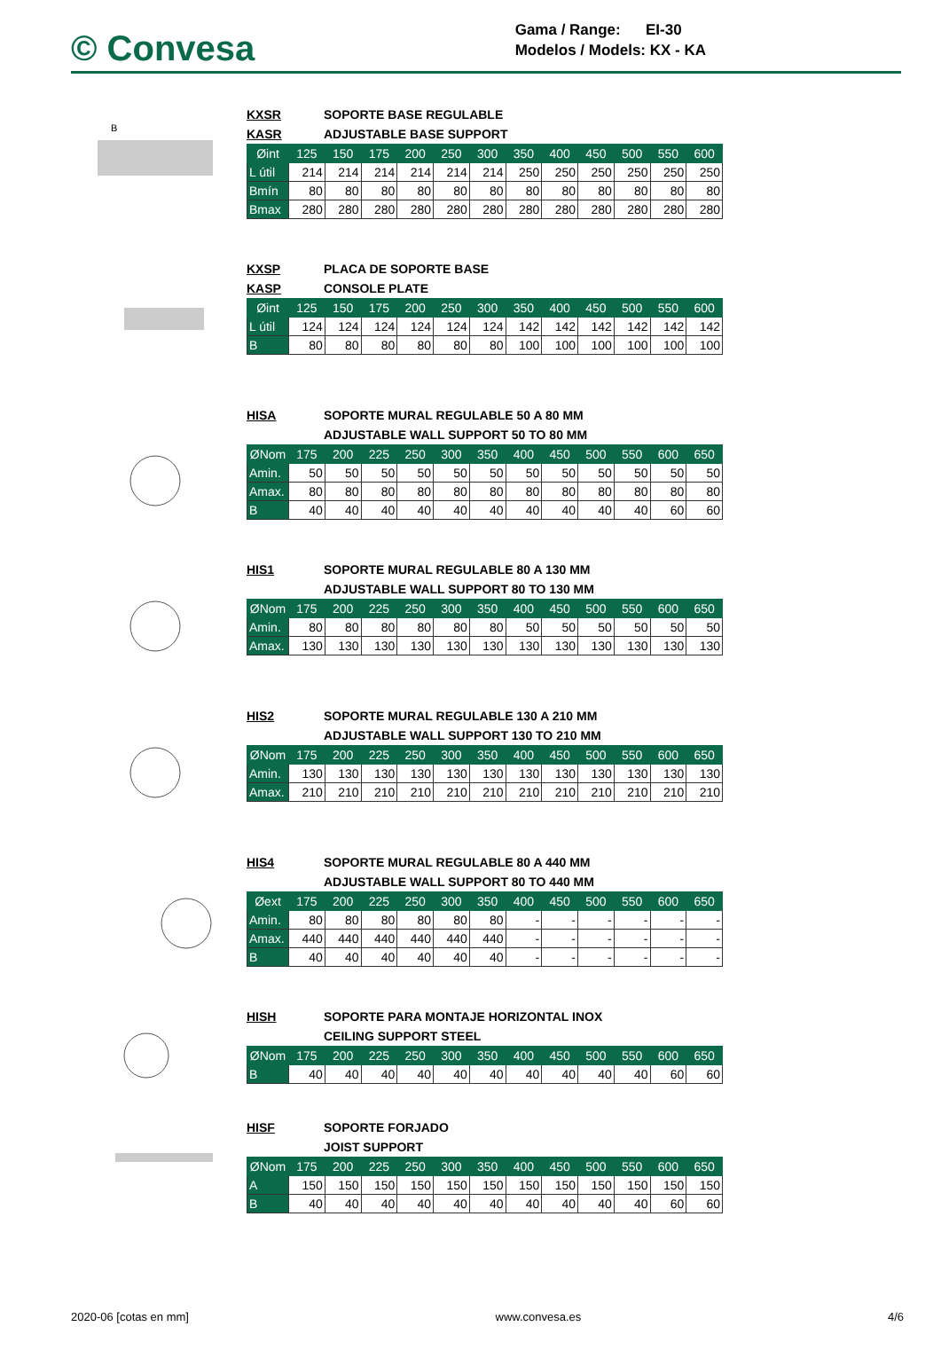© Convesa
Gama / Range: EI-30
Modelos / Models: KX - KA
B
KXSR SOPORTE BASE REGULABLE
KASR ADJUSTABLE BASE SUPPORT
| Øint | 125 | 150 | 175 | 200 | 250 | 300 | 350 | 400 | 450 | 500 | 550 | 600 |
| L útil | 214 | 214 | 214 | 214 | 214 | 214 | 250 | 250 | 250 | 250 | 250 | 250 |
| Bmín | 80 | 80 | 80 | 80 | 80 | 80 | 80 | 80 | 80 | 80 | 80 | 80 |
| Bmax | 280 | 280 | 280 | 280 | 280 | 280 | 280 | 280 | 280 | 280 | 280 | 280 |
KXSP PLACA DE SOPORTE BASE
KASP CONSOLE PLATE
| Øint | 125 | 150 | 175 | 200 | 250 | 300 | 350 | 400 | 450 | 500 | 550 | 600 |
| L útil | 124 | 124 | 124 | 124 | 124 | 124 | 142 | 142 | 142 | 142 | 142 | 142 |
| B | 80 | 80 | 80 | 80 | 80 | 80 | 100 | 100 | 100 | 100 | 100 | 100 |
HISA SOPORTE MURAL REGULABLE 50 A 80 MM
ADJUSTABLE WALL SUPPORT 50 TO 80 MM
| ØNom | 175 | 200 | 225 | 250 | 300 | 350 | 400 | 450 | 500 | 550 | 600 | 650 |
| Amin. | 50 | 50 | 50 | 50 | 50 | 50 | 50 | 50 | 50 | 50 | 50 | 50 |
| Amax. | 80 | 80 | 80 | 80 | 80 | 80 | 80 | 80 | 80 | 80 | 80 | 80 |
| B | 40 | 40 | 40 | 40 | 40 | 40 | 40 | 40 | 40 | 40 | 60 | 60 |
HIS1 SOPORTE MURAL REGULABLE 80 A 130 MM
ADJUSTABLE WALL SUPPORT 80 TO 130 MM
| ØNom | 175 | 200 | 225 | 250 | 300 | 350 | 400 | 450 | 500 | 550 | 600 | 650 |
| Amin. | 80 | 80 | 80 | 80 | 80 | 80 | 50 | 50 | 50 | 50 | 50 | 50 |
| Amax. | 130 | 130 | 130 | 130 | 130 | 130 | 130 | 130 | 130 | 130 | 130 | 130 |
HIS2 SOPORTE MURAL REGULABLE 130 A 210 MM
ADJUSTABLE WALL SUPPORT 130 TO 210 MM
| ØNom | 175 | 200 | 225 | 250 | 300 | 350 | 400 | 450 | 500 | 550 | 600 | 650 |
| Amin. | 130 | 130 | 130 | 130 | 130 | 130 | 130 | 130 | 130 | 130 | 130 | 130 |
| Amax. | 210 | 210 | 210 | 210 | 210 | 210 | 210 | 210 | 210 | 210 | 210 | 210 |
HIS4 SOPORTE MURAL REGULABLE 80 A 440 MM
ADJUSTABLE WALL SUPPORT 80 TO 440 MM
| Øext | 175 | 200 | 225 | 250 | 300 | 350 | 400 | 450 | 500 | 550 | 600 | 650 |
| Amin. | 80 | 80 | 80 | 80 | 80 | 80 | - | - | - | - | - | - |
| Amax. | 440 | 440 | 440 | 440 | 440 | 440 | - | - | - | - | - | - |
| B | 40 | 40 | 40 | 40 | 40 | 40 | - | - | - | - | - | - |
HISH SOPORTE PARA MONTAJE HORIZONTAL INOX
CEILING SUPPORT STEEL
| ØNom | 175 | 200 | 225 | 250 | 300 | 350 | 400 | 450 | 500 | 550 | 600 | 650 |
| B | 40 | 40 | 40 | 40 | 40 | 40 | 40 | 40 | 40 | 40 | 60 | 60 |
HISF SOPORTE FORJADO
JOIST SUPPORT
| ØNom | 175 | 200 | 225 | 250 | 300 | 350 | 400 | 450 | 500 | 550 | 600 | 650 |
| A | 150 | 150 | 150 | 150 | 150 | 150 | 150 | 150 | 150 | 150 | 150 | 150 |
| B | 40 | 40 | 40 | 40 | 40 | 40 | 40 | 40 | 40 | 40 | 60 | 60 |
2020-06 [cotas en mm] www.convesa.es 4/6